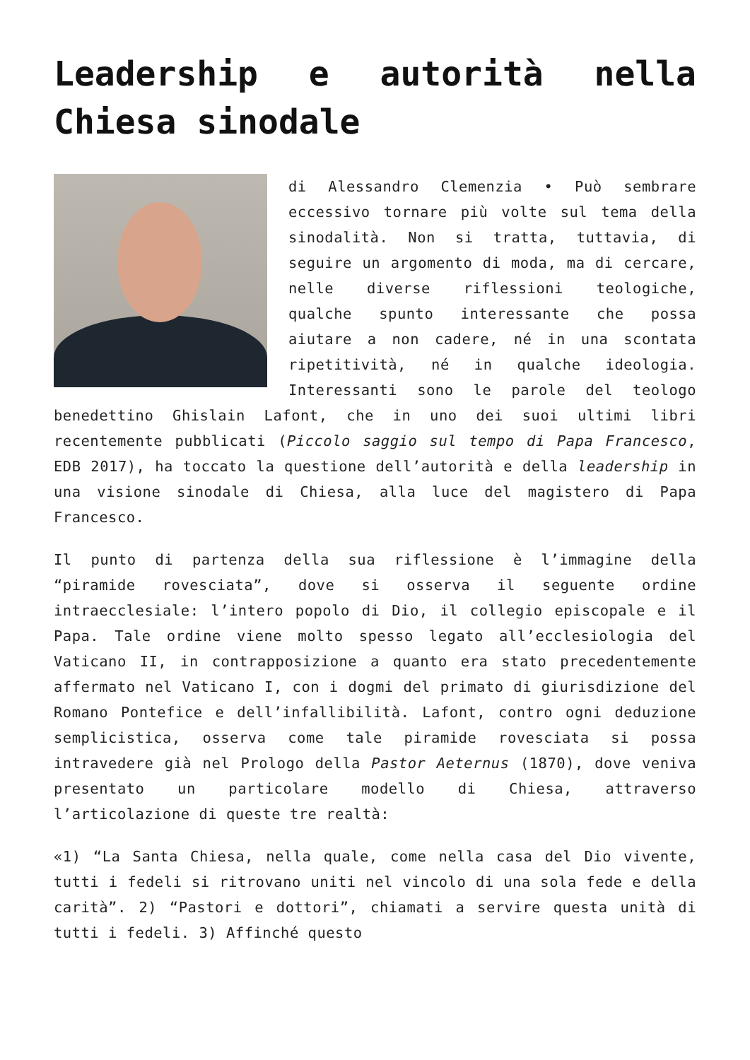Leadership e autorità nella Chiesa sinodale
di Alessandro Clemenzia • Può sembrare eccessivo tornare più volte sul tema della sinodalità. Non si tratta, tuttavia, di seguire un argomento di moda, ma di cercare, nelle diverse riflessioni teologiche, qualche spunto interessante che possa aiutare a non cadere, né in una scontata ripetitività, né in qualche ideologia. Interessanti sono le parole del teologo benedettino Ghislain Lafont, che in uno dei suoi ultimi libri recentemente pubblicati (Piccolo saggio sul tempo di Papa Francesco, EDB 2017), ha toccato la questione dell’autorità e della leadership in una visione sinodale di Chiesa, alla luce del magistero di Papa Francesco.
Il punto di partenza della sua riflessione è l’immagine della “piramide rovesciata”, dove si osserva il seguente ordine intraecclesiale: l’intero popolo di Dio, il collegio episcopale e il Papa. Tale ordine viene molto spesso legato all’ecclesiologia del Vaticano II, in contrapposizione a quanto era stato precedentemente affermato nel Vaticano I, con i dogmi del primato di giurisdizione del Romano Pontefice e dell’infallibilità. Lafont, contro ogni deduzione semplicistica, osserva come tale piramide rovesciata si possa intravedere già nel Prologo della Pastor Aeternus (1870), dove veniva presentato un particolare modello di Chiesa, attraverso l’articolazione di queste tre realtà:
«1) “La Santa Chiesa, nella quale, come nella casa del Dio vivente, tutti i fedeli si ritrovano uniti nel vincolo di una sola fede e della carità”. 2) “Pastori e dottori”, chiamati a servire questa unità di tutti i fedeli. 3) Affinché questo